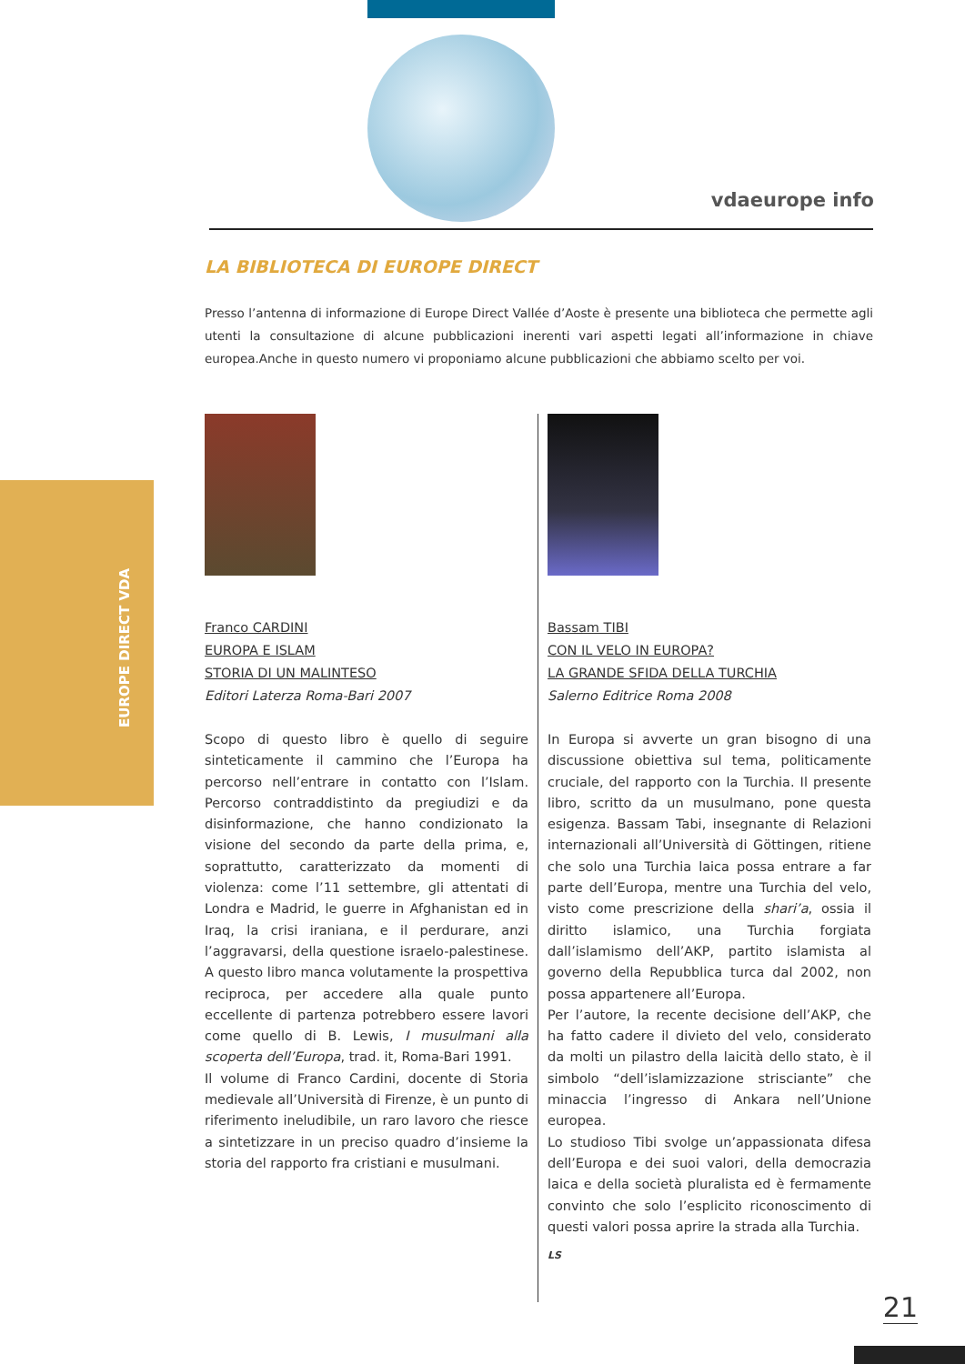vdaeurope info
EUROPE DIRECT VDA
LA BIBLIOTECA DI EUROPE DIRECT
Presso l’antenna di informazione di Europe Direct Vallée d’Aoste è presente una biblioteca che permette agli utenti la consultazione di alcune pubblicazioni inerenti vari aspetti legati all’informazione in chiave europea.Anche in questo numero vi proponiamo alcune pubblicazioni che abbiamo scelto per voi.
Franco CARDINI
EUROPA E ISLAM
STORIA DI UN MALINTESO
Editori Laterza Roma-Bari 2007
Scopo di questo libro è quello di seguire sinteticamente il cammino che l’Europa ha percorso nell’entrare in contatto con l’Islam. Percorso contraddistinto da pregiudizi e da disinformazione, che hanno condizionato la visione del secondo da parte della prima, e, soprattutto, caratterizzato da momenti di violenza: come l’11 settembre, gli attentati di Londra e Madrid, le guerre in Afghanistan ed in Iraq, la crisi iraniana, e il perdurare, anzi l’aggravarsi, della questione israelo-palestinese. A questo libro manca volutamente la prospettiva reciproca, per accedere alla quale punto eccellente di partenza potrebbero essere lavori come quello di B. Lewis, I musulmani alla scoperta dell’Europa, trad. it, Roma-Bari 1991.
Il volume di Franco Cardini, docente di Storia medievale all’Università di Firenze, è un punto di riferimento ineludibile, un raro lavoro che riesce a sintetizzare in un preciso quadro d’insieme la storia del rapporto fra cristiani e musulmani.
Bassam TIBI
CON IL VELO IN EUROPA?
LA GRANDE SFIDA DELLA TURCHIA
Salerno Editrice Roma 2008
In Europa si avverte un gran bisogno di una discussione obiettiva sul tema, politicamente cruciale, del rapporto con la Turchia. Il presente libro, scritto da un musulmano, pone questa esigenza. Bassam Tabi, insegnante di Relazioni internazionali all’Università di Göttingen, ritiene che solo una Turchia laica possa entrare a far parte dell’Europa, mentre una Turchia del velo, visto come prescrizione della shari’a, ossia il diritto islamico, una Turchia forgiata dall’islamismo dell’AKP, partito islamista al governo della Repubblica turca dal 2002, non possa appartenere all’Europa.
Per l’autore, la recente decisione dell’AKP, che ha fatto cadere il divieto del velo, considerato da molti un pilastro della laicità dello stato, è il simbolo “dell’islamizzazione strisciante” che minaccia l’ingresso di Ankara nell’Unione europea.
Lo studioso Tibi svolge un’appassionata difesa dell’Europa e dei suoi valori, della democrazia laica e della società pluralista ed è fermamente convinto che solo l’esplicito riconoscimento di questi valori possa aprire la strada alla Turchia.
LS
21